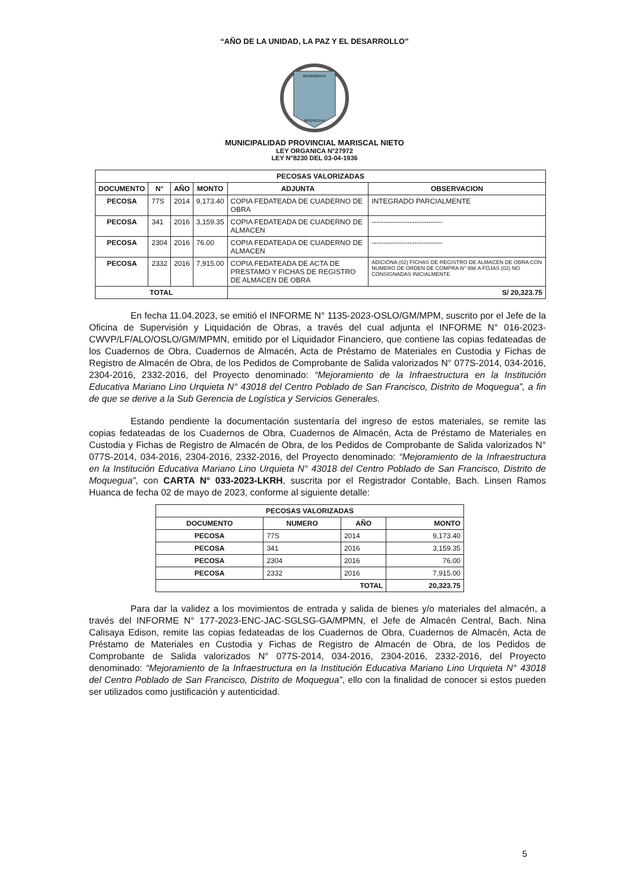“AÑO DE LA UNIDAD, LA PAZ Y EL DESARROLLO”
BENEMERITA
MOQUEGUA
MUNICIPALIDAD PROVINCIAL MARISCAL NIETO
LEY ORGANICA N°27972
LEY N°8230 DEL 03-04-1936
| PECOSAS VALORIZADAS | | | | | |
| --- | --- | --- | --- | --- | --- |
| DOCUMENTO | N° | AÑO | MONTO | ADJUNTA | OBSERVACION |
| PECOSA | 77S | 2014 | 9,173.40 | COPIA FEDATEADA DE CUADERNO DE OBRA | INTEGRADO PARCIALMENTE |
| PECOSA | 341 | 2016 | 3,159.35 | COPIA FEDATEADA DE CUADERNO DE ALMACEN | ------------------------------ |
| PECOSA | 2304 | 2016 | 76.00 | COPIA FEDATEADA DE CUADERNO DE ALMACEN | ------------------------------ |
| PECOSA | 2332 | 2016 | 7,915.00 | COPIA FEDATEADA DE ACTA DE PRESTAMO Y FICHAS DE REGISTRO DE ALMACEN DE OBRA | ADICIONA (02) FICHAS DE REGISTRO DE ALMACEN DE OBRA CON NUMERO DE ORDEN DE COMPRA N° 998 A FOJAS (02) NO CONSIGNADAS INICIALMENTE |
| TOTAL | | | | S/ 20,323.75 | |
En fecha 11.04.2023, se emitió el INFORME N° 1135-2023-OSLO/GM/MPM, suscrito por el Jefe de la Oficina de Supervisión y Liquidación de Obras, a través del cual adjunta el INFORME N° 016-2023-CWVP/LF/ALO/OSLO/GM/MPMN, emitido por el Liquidador Financiero, que contiene las copias fedateadas de los Cuadernos de Obra, Cuadernos de Almacén, Acta de Préstamo de Materiales en Custodia y Fichas de Registro de Almacén de Obra, de los Pedidos de Comprobante de Salida valorizados N° 077S-2014, 034-2016, 2304-2016, 2332-2016, del Proyecto denominado: “Mejoramiento de la Infraestructura en la Institución Educativa Mariano Lino Urquieta N° 43018 del Centro Poblado de San Francisco, Distrito de Moquegua”, a fin de que se derive a la Sub Gerencia de Logística y Servicios Generales.
Estando pendiente la documentación sustentaría del ingreso de estos materiales, se remite las copias fedateadas de los Cuadernos de Obra, Cuadernos de Almacén, Acta de Préstamo de Materiales en Custodia y Fichas de Registro de Almacén de Obra, de los Pedidos de Comprobante de Salida valorizados N° 077S-2014, 034-2016, 2304-2016, 2332-2016, del Proyecto denominado: “Mejoramiento de la Infraestructura en la Institución Educativa Mariano Lino Urquieta N° 43018 del Centro Poblado de San Francisco, Distrito de Moquegua”, con CARTA N° 033-2023-LKRH, suscrita por el Registrador Contable, Bach. Linsen Ramos Huanca de fecha 02 de mayo de 2023, conforme al siguiente detalle:
| PECOSAS VALORIZADAS | | | |
| --- | --- | --- | --- |
| DOCUMENTO | NUMERO | AÑO | MONTO |
| PECOSA | 77S | 2014 | 9,173.40 |
| PECOSA | 341 | 2016 | 3,159.35 |
| PECOSA | 2304 | 2016 | 76.00 |
| PECOSA | 2332 | 2016 | 7,915.00 |
| TOTAL | | | 20,323.75 |
Para dar la validez a los movimientos de entrada y salida de bienes y/o materiales del almacén, a través del INFORME N° 177-2023-ENC-JAC-SGLSG-GA/MPMN, el Jefe de Almacén Central, Bach. Nina Calisaya Edison, remite las copias fedateadas de los Cuadernos de Obra, Cuadernos de Almacén, Acta de Préstamo de Materiales en Custodia y Fichas de Registro de Almacén de Obra, de los Pedidos de Comprobante de Salida valorizados N° 077S-2014, 034-2016, 2304-2016, 2332-2016, del Proyecto denominado: “Mejoramiento de la Infraestructura en la Institución Educativa Mariano Lino Urquieta N° 43018 del Centro Poblado de San Francisco, Distrito de Moquegua”, ello con la finalidad de conocer si estos pueden ser utilizados como justificación y autenticidad.
5